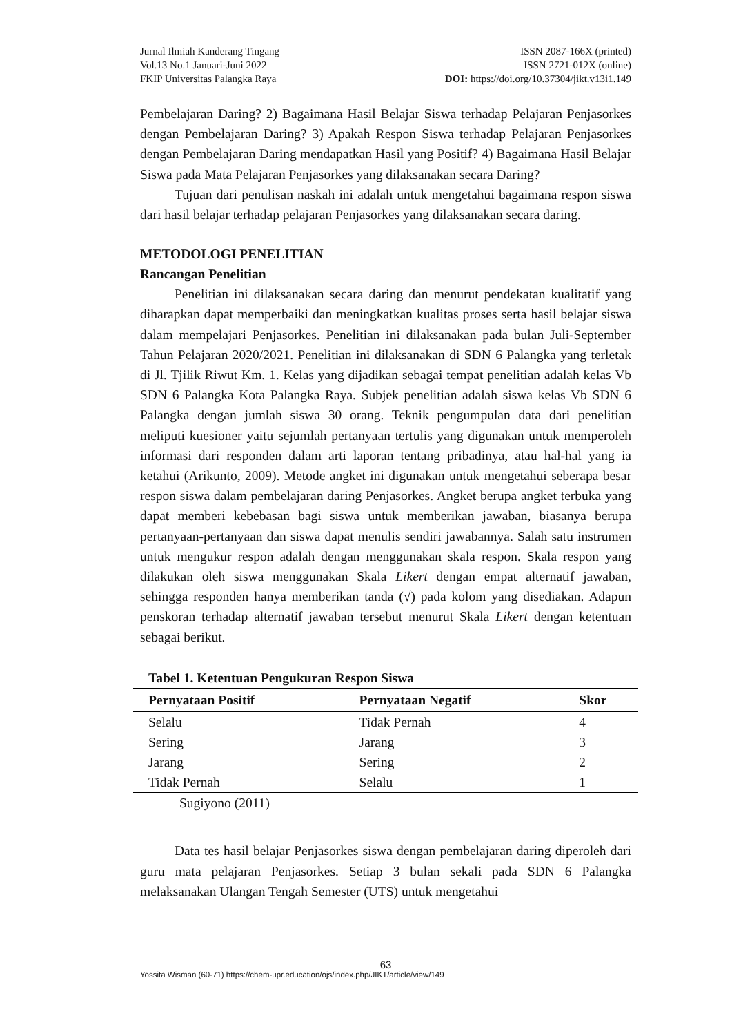Jurnal Ilmiah Kanderang Tingang
Vol.13 No.1 Januari-Juni 2022
FKIP Universitas Palangka Raya
ISSN 2087-166X (printed)
ISSN 2721-012X (online)
DOI: https://doi.org/10.37304/jikt.v13i1.149
Pembelajaran Daring? 2) Bagaimana Hasil Belajar Siswa terhadap Pelajaran Penjasorkes dengan Pembelajaran Daring? 3) Apakah Respon Siswa terhadap Pelajaran Penjasorkes dengan Pembelajaran Daring mendapatkan Hasil yang Positif? 4) Bagaimana Hasil Belajar Siswa pada Mata Pelajaran Penjasorkes yang dilaksanakan secara Daring?
Tujuan dari penulisan naskah ini adalah untuk mengetahui bagaimana respon siswa dari hasil belajar terhadap pelajaran Penjasorkes yang dilaksanakan secara daring.
METODOLOGI PENELITIAN
Rancangan Penelitian
Penelitian ini dilaksanakan secara daring dan menurut pendekatan kualitatif yang diharapkan dapat memperbaiki dan meningkatkan kualitas proses serta hasil belajar siswa dalam mempelajari Penjasorkes. Penelitian ini dilaksanakan pada bulan Juli-September Tahun Pelajaran 2020/2021. Penelitian ini dilaksanakan di SDN 6 Palangka yang terletak di Jl. Tjilik Riwut Km. 1. Kelas yang dijadikan sebagai tempat penelitian adalah kelas Vb SDN 6 Palangka Kota Palangka Raya. Subjek penelitian adalah siswa kelas Vb SDN 6 Palangka dengan jumlah siswa 30 orang. Teknik pengumpulan data dari penelitian meliputi kuesioner yaitu sejumlah pertanyaan tertulis yang digunakan untuk memperoleh informasi dari responden dalam arti laporan tentang pribadinya, atau hal-hal yang ia ketahui (Arikunto, 2009). Metode angket ini digunakan untuk mengetahui seberapa besar respon siswa dalam pembelajaran daring Penjasorkes. Angket berupa angket terbuka yang dapat memberi kebebasan bagi siswa untuk memberikan jawaban, biasanya berupa pertanyaan-pertanyaan dan siswa dapat menulis sendiri jawabannya. Salah satu instrumen untuk mengukur respon adalah dengan menggunakan skala respon. Skala respon yang dilakukan oleh siswa menggunakan Skala Likert dengan empat alternatif jawaban, sehingga responden hanya memberikan tanda (√) pada kolom yang disediakan. Adapun penskoran terhadap alternatif jawaban tersebut menurut Skala Likert dengan ketentuan sebagai berikut.
Tabel 1. Ketentuan Pengukuran Respon Siswa
| Pernyataan Positif | Pernyataan Negatif | Skor |
| --- | --- | --- |
| Selalu | Tidak Pernah | 4 |
| Sering | Jarang | 3 |
| Jarang | Sering | 2 |
| Tidak Pernah | Selalu | 1 |
Sugiyono (2011)
Data tes hasil belajar Penjasorkes siswa dengan pembelajaran daring diperoleh dari guru mata pelajaran Penjasorkes. Setiap 3 bulan sekali pada SDN 6 Palangka melaksanakan Ulangan Tengah Semester (UTS) untuk mengetahui
63
Yossita Wisman (60-71) https://chem-upr.education/ojs/index.php/JIKT/article/view/149